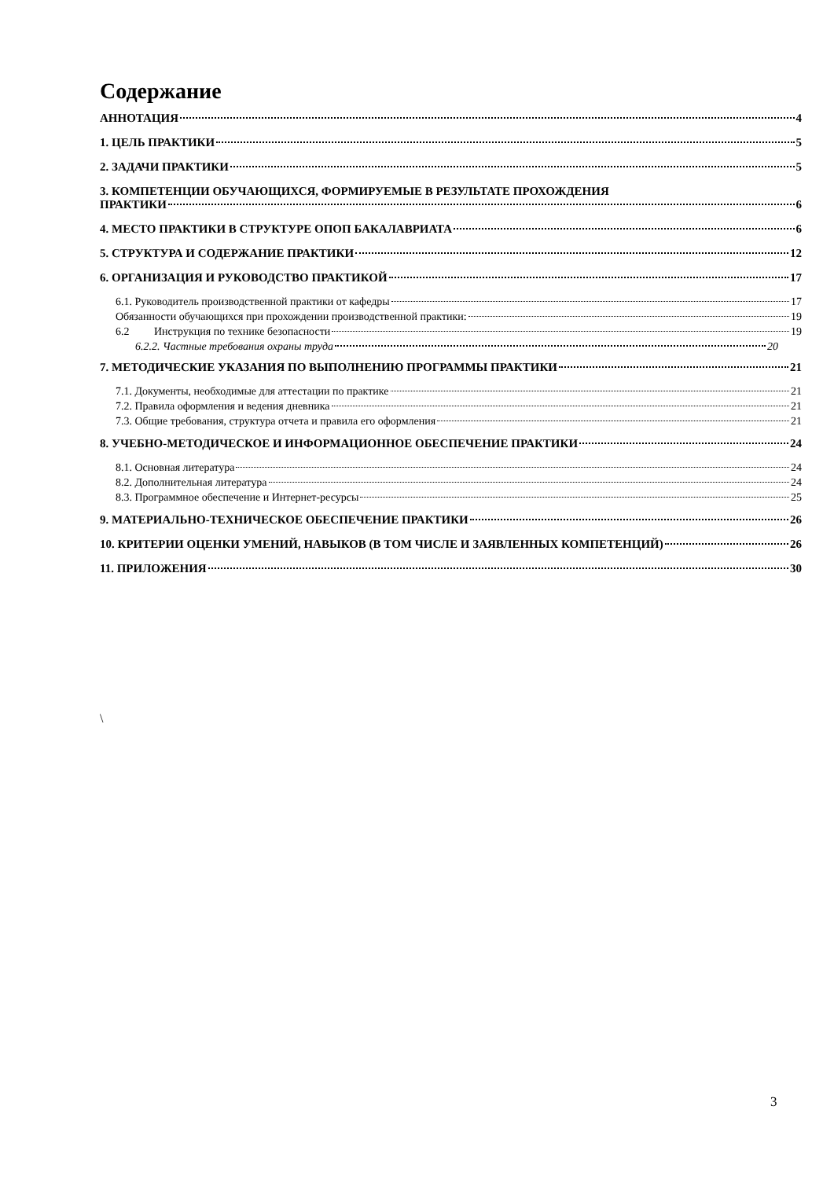Содержание
АННОТАЦИЯ 4
1. ЦЕЛЬ ПРАКТИКИ 5
2. ЗАДАЧИ ПРАКТИКИ 5
3. КОМПЕТЕНЦИИ ОБУЧАЮЩИХСЯ, ФОРМИРУЕМЫЕ В РЕЗУЛЬТАТЕ ПРОХОЖДЕНИЯ
ПРАКТИКИ 6
4. МЕСТО ПРАКТИКИ В СТРУКТУРЕ ОПОП БАКАЛАВРИАТА 6
5. СТРУКТУРА И СОДЕРЖАНИЕ ПРАКТИКИ 12
6. ОРГАНИЗАЦИЯ И РУКОВОДСТВО ПРАКТИКОЙ 17
6.1. Руководитель производственной практики от кафедры 17
Обязанности обучающихся при прохождении производственной практики: 19
6.2 Инструкция по технике безопасности 19
6.2.2. Частные требования охраны труда 20
7. МЕТОДИЧЕСКИЕ УКАЗАНИЯ ПО ВЫПОЛНЕНИЮ ПРОГРАММЫ ПРАКТИКИ 21
7.1. Документы, необходимые для аттестации по практике 21
7.2. Правила оформления и ведения дневника 21
7.3. Общие требования, структура отчета и правила его оформления 21
8. УЧЕБНО-МЕТОДИЧЕСКОЕ И ИНФОРМАЦИОННОЕ ОБЕСПЕЧЕНИЕ ПРАКТИКИ 24
8.1. Основная литература 24
8.2. Дополнительная литература 24
8.3. Программное обеспечение и Интернет-ресурсы 25
9. МАТЕРИАЛЬНО-ТЕХНИЧЕСКОЕ ОБЕСПЕЧЕНИЕ ПРАКТИКИ 26
10. КРИТЕРИИ ОЦЕНКИ УМЕНИЙ, НАВЫКОВ (В ТОМ ЧИСЛЕ И ЗАЯВЛЕННЫХ КОМПЕТЕНЦИЙ) 26
11. ПРИЛОЖЕНИЯ 30
\
3